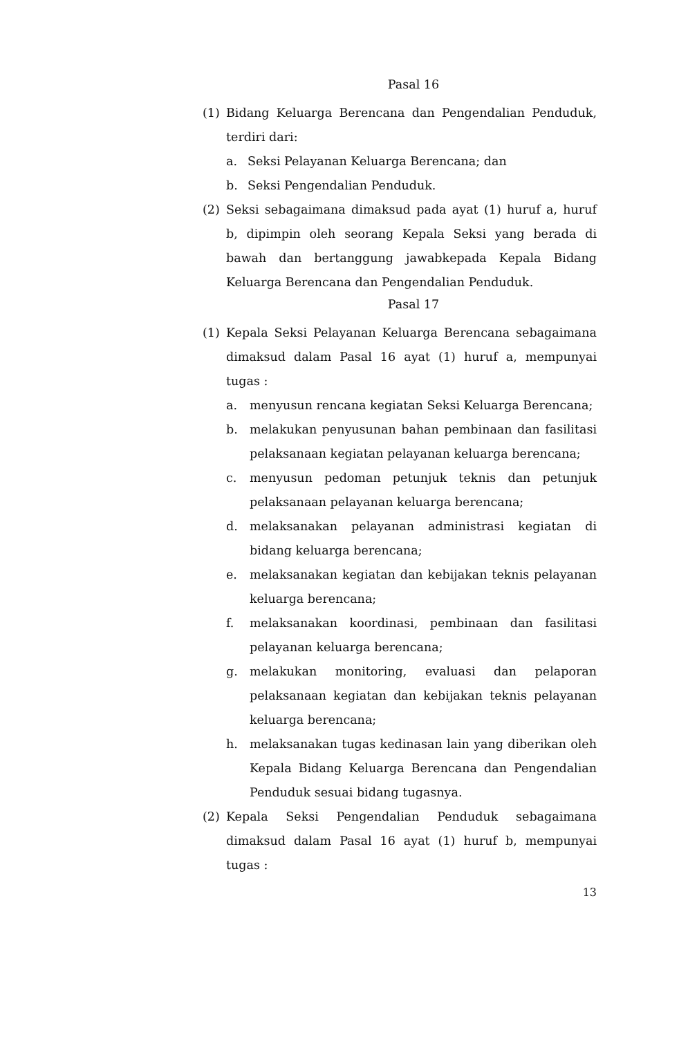Pasal 16
(1) Bidang Keluarga Berencana dan Pengendalian Penduduk, terdiri dari:
a. Seksi Pelayanan Keluarga Berencana; dan
b. Seksi Pengendalian Penduduk.
(2) Seksi sebagaimana dimaksud pada ayat (1) huruf a, huruf b, dipimpin oleh seorang Kepala Seksi yang berada di bawah dan bertanggung jawabkepada Kepala Bidang Keluarga Berencana dan Pengendalian Penduduk.
Pasal 17
(1) Kepala Seksi Pelayanan Keluarga Berencana sebagaimana dimaksud dalam Pasal 16 ayat (1) huruf a, mempunyai tugas :
a. menyusun rencana kegiatan Seksi Keluarga Berencana;
b. melakukan penyusunan bahan pembinaan dan fasilitasi pelaksanaan kegiatan pelayanan keluarga berencana;
c. menyusun pedoman petunjuk teknis dan petunjuk pelaksanaan pelayanan keluarga berencana;
d. melaksanakan pelayanan administrasi kegiatan di bidang keluarga berencana;
e. melaksanakan kegiatan dan kebijakan teknis pelayanan keluarga berencana;
f. melaksanakan koordinasi, pembinaan dan fasilitasi pelayanan keluarga berencana;
g. melakukan monitoring, evaluasi dan pelaporan pelaksanaan kegiatan dan kebijakan teknis pelayanan keluarga berencana;
h. melaksanakan tugas kedinasan lain yang diberikan oleh Kepala Bidang Keluarga Berencana dan Pengendalian Penduduk sesuai bidang tugasnya.
(2) Kepala Seksi Pengendalian Penduduk sebagaimana dimaksud dalam Pasal 16 ayat (1) huruf b, mempunyai tugas :
13